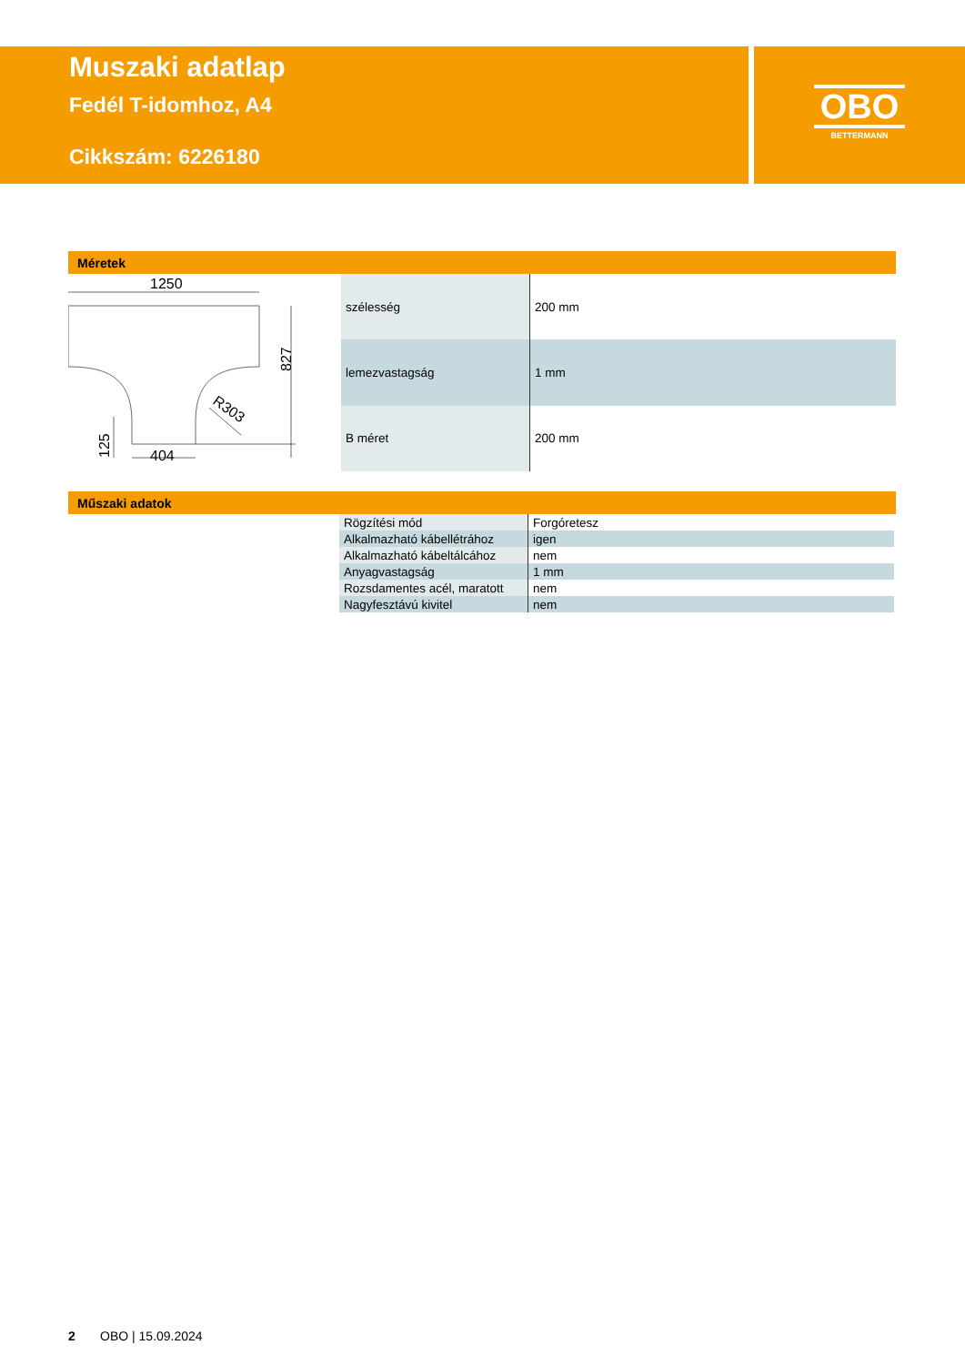Muszaki adatlap
Fedél T-idomhoz, A4
Cikkszám: 6226180
OBO
BETTERMANN
Méretek
1250
404
827
125
R303
| szélesség | 200 mm |
| lemezvastagság | 1 mm |
| B méret | 200 mm |
Műszaki adatok
| Rögzítési mód | Forgóretesz |
| Alkalmazható kábellétrához | igen |
| Alkalmazható kábeltálcához | nem |
| Anyagvastagság | 1 mm |
| Rozsdamentes acél, maratott | nem |
| Nagyfesztávú kivitel | nem |
2 OBO | 15.09.2024